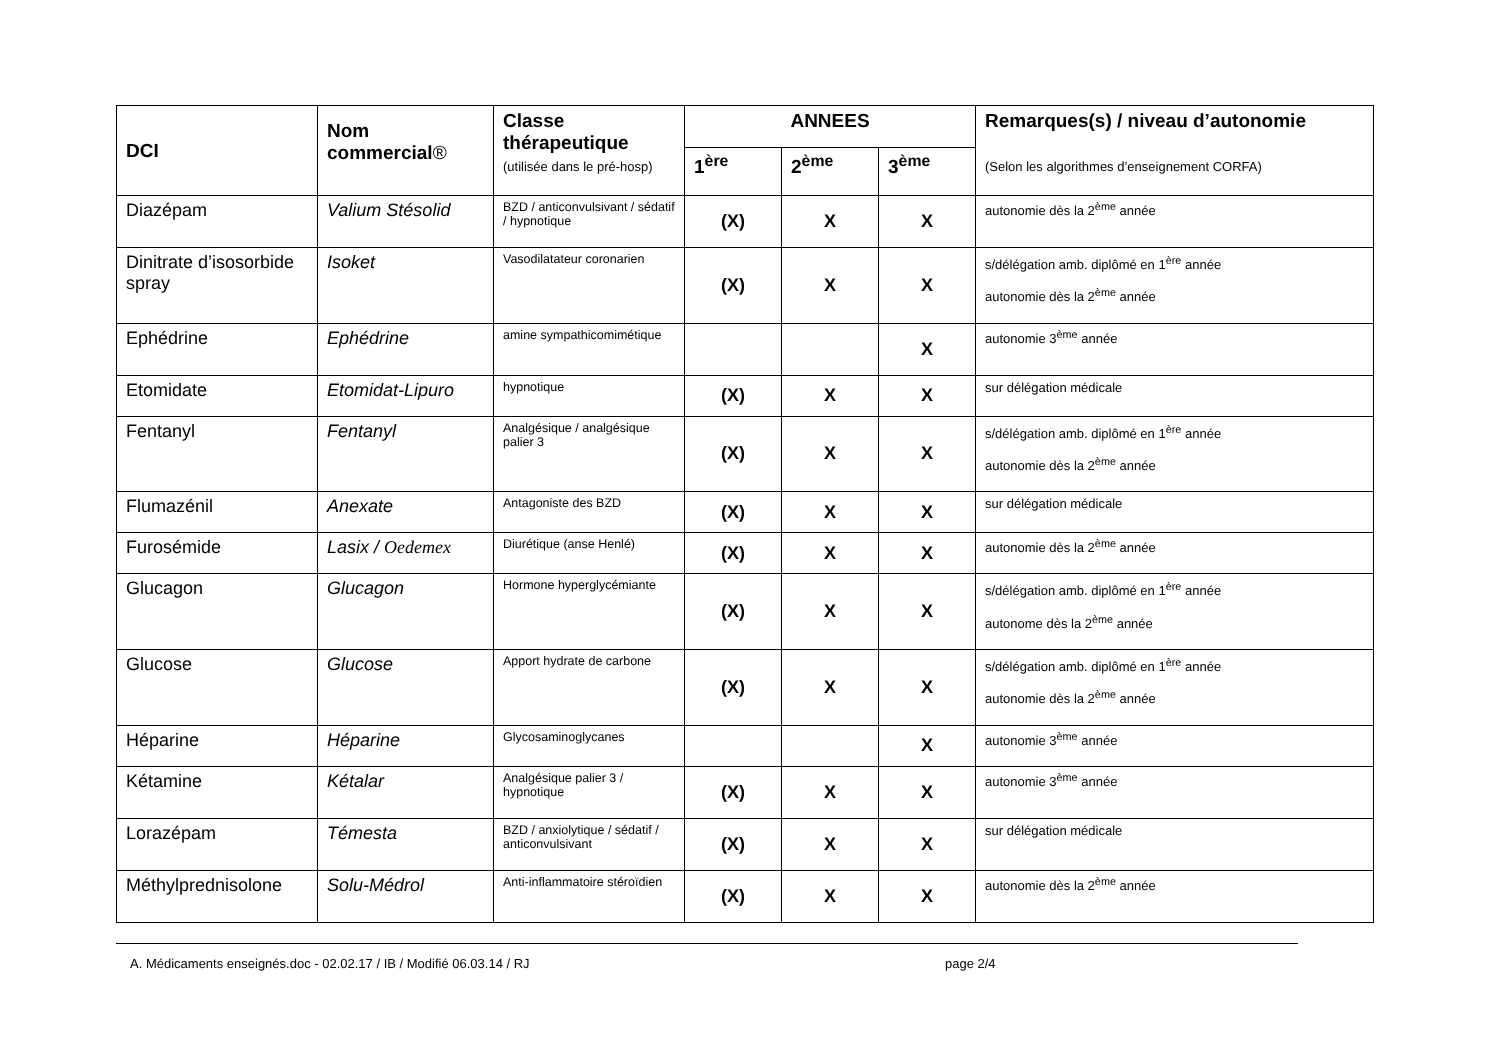| DCI | Nom commercial ® | Classe thérapeutique (utilisée dans le pré-hosp) | ANNEES | | | Remarques(s) / niveau d’autonomie (Selon les algorithmes d’enseignement CORFA) |
| --- | --- | --- | --- | --- | --- | --- |
| | | | 1<sup>ère</sup> | 2<sup>ème</sup> | 3<sup>ème</sup> | |
| Diazépam | Valium Stésolid | BZD / anticonvulsivant / sédatif / hypnotique | (X) | X | X | autonomie dès la 2<sup>ème</sup> année |
| Dinitrate d’isosorbide spray | Isoket | Vasodilatateur coronarien | (X) | X | X | s/délégation amb. diplômé en 1<sup>ère</sup> année autonomie dès la 2<sup>ème</sup> année |
| Ephédrine | Ephédrine | amine sympathicomimétique | | | X | autonomie 3<sup>ème</sup> année |
| Etomidate | Etomidat-Lipuro | hypnotique | (X) | X | X | sur délégation médicale |
| Fentanyl | Fentanyl | Analgésique / analgésique palier 3 | (X) | X | X | s/délégation amb. diplômé en 1<sup>ère</sup> année autonomie dès la 2<sup>ème</sup> année |
| Flumazénil | Anexate | Antagoniste des BZD | (X) | X | X | sur délégation médicale |
| Furosémide | Lasix / Oedemex | Diurétique (anse Henlé) | (X) | X | X | autonomie dès la 2<sup>ème</sup> année |
| Glucagon | Glucagon | Hormone hyperglycémiante | (X) | X | X | s/délégation amb. diplômé en 1<sup>ère</sup> année autonome dès la 2<sup>ème</sup> année |
| Glucose | Glucose | Apport hydrate de carbone | (X) | X | X | s/délégation amb. diplômé en 1<sup>ère</sup> année autonomie dès la 2<sup>ème</sup> année |
| Héparine | Héparine | Glycosaminoglycanes | | | X | autonomie 3<sup>ème</sup> année |
| Kétamine | Kétalar | Analgésique palier 3 / hypnotique | (X) | X | X | autonomie 3<sup>ème</sup> année |
| Lorazépam | Témesta | BZD / anxiolytique / sédatif / anticonvulsivant | (X) | X | X | sur délégation médicale |
| Méthylprednisolone | Solu-Médrol | Anti-inflammatoire stéroïdien | (X) | X | X | autonomie dès la 2<sup>ème</sup> année |
A. Médicaments enseignés.doc - 02.02.17 / IB / Modifié 06.03.14 / RJ page 2/4